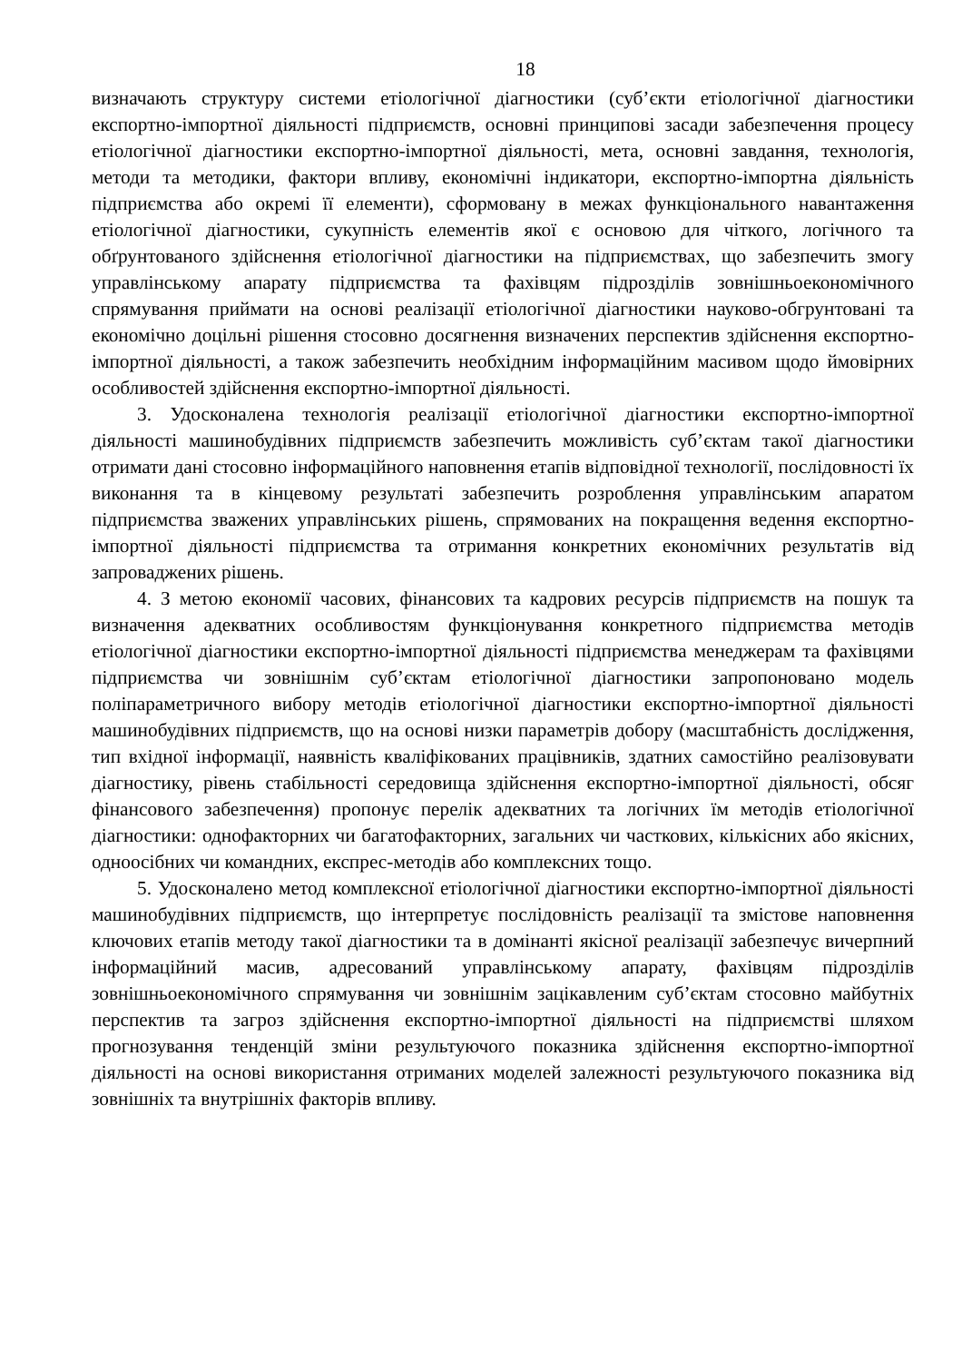18
визначають структуру системи етіологічної діагностики (суб’єкти етіологічної діагностики експортно-імпортної діяльності підприємств, основні принципові засади забезпечення процесу етіологічної діагностики експортно-імпортної діяльності, мета, основні завдання, технологія, методи та методики, фактори впливу, економічні індикатори, експортно-імпортна діяльність підприємства або окремі її елементи), сформовану в межах функціонального навантаження етіологічної діагностики, сукупність елементів якої є основою для чіткого, логічного та обґрунтованого здійснення етіологічної діагностики на підприємствах, що забезпечить змогу управлінському апарату підприємства та фахівцям підрозділів зовнішньоекономічного спрямування приймати на основі реалізації етіологічної діагностики науково-обгрунтовані та економічно доцільні рішення стосовно досягнення визначених перспектив здійснення експортно-імпортної діяльності, а також забезпечить необхідним інформаційним масивом щодо ймовірних особливостей здійснення експортно-імпортної діяльності.
3. Удосконалена технологія реалізації етіологічної діагностики експортно-імпортної діяльності машинобудівних підприємств забезпечить можливість суб’єктам такої діагностики отримати дані стосовно інформаційного наповнення етапів відповідної технології, послідовності їх виконання та в кінцевому результаті забезпечить розроблення управлінським апаратом підприємства зважених управлінських рішень, спрямованих на покращення ведення експортно-імпортної діяльності підприємства та отримання конкретних економічних результатів від запроваджених рішень.
4. З метою економії часових, фінансових та кадрових ресурсів підприємств на пошук та визначення адекватних особливостям функціонування конкретного підприємства методів етіологічної діагностики експортно-імпортної діяльності підприємства менеджерам та фахівцями підприємства чи зовнішнім суб’єктам етіологічної діагностики запропоновано модель поліпараметричного вибору методів етіологічної діагностики експортно-імпортної діяльності машинобудівних підприємств, що на основі низки параметрів добору (масштабність дослідження, тип вхідної інформації, наявність кваліфікованих працівників, здатних самостійно реалізовувати діагностику, рівень стабільності середовища здійснення експортно-імпортної діяльності, обсяг фінансового забезпечення) пропонує перелік адекватних та логічних їм методів етіологічної діагностики: однофакторних чи багатофакторних, загальних чи часткових, кількісних або якісних, одноосібних чи командних, експрес-методів або комплексних тощо.
5. Удосконалено метод комплексної етіологічної діагностики експортно-імпортної діяльності машинобудівних підприємств, що інтерпретує послідовність реалізації та змістове наповнення ключових етапів методу такої діагностики та в домінанті якісної реалізації забезпечує вичерпний інформаційний масив, адресований управлінському апарату, фахівцям підрозділів зовнішньоекономічного спрямування чи зовнішнім зацікавленим суб’єктам стосовно майбутніх перспектив та загроз здійснення експортно-імпортної діяльності на підприємстві шляхом прогнозування тенденцій зміни результуючого показника здійснення експортно-імпортної діяльності на основі використання отриманих моделей залежності результуючого показника від зовнішніх та внутрішніх факторів впливу.